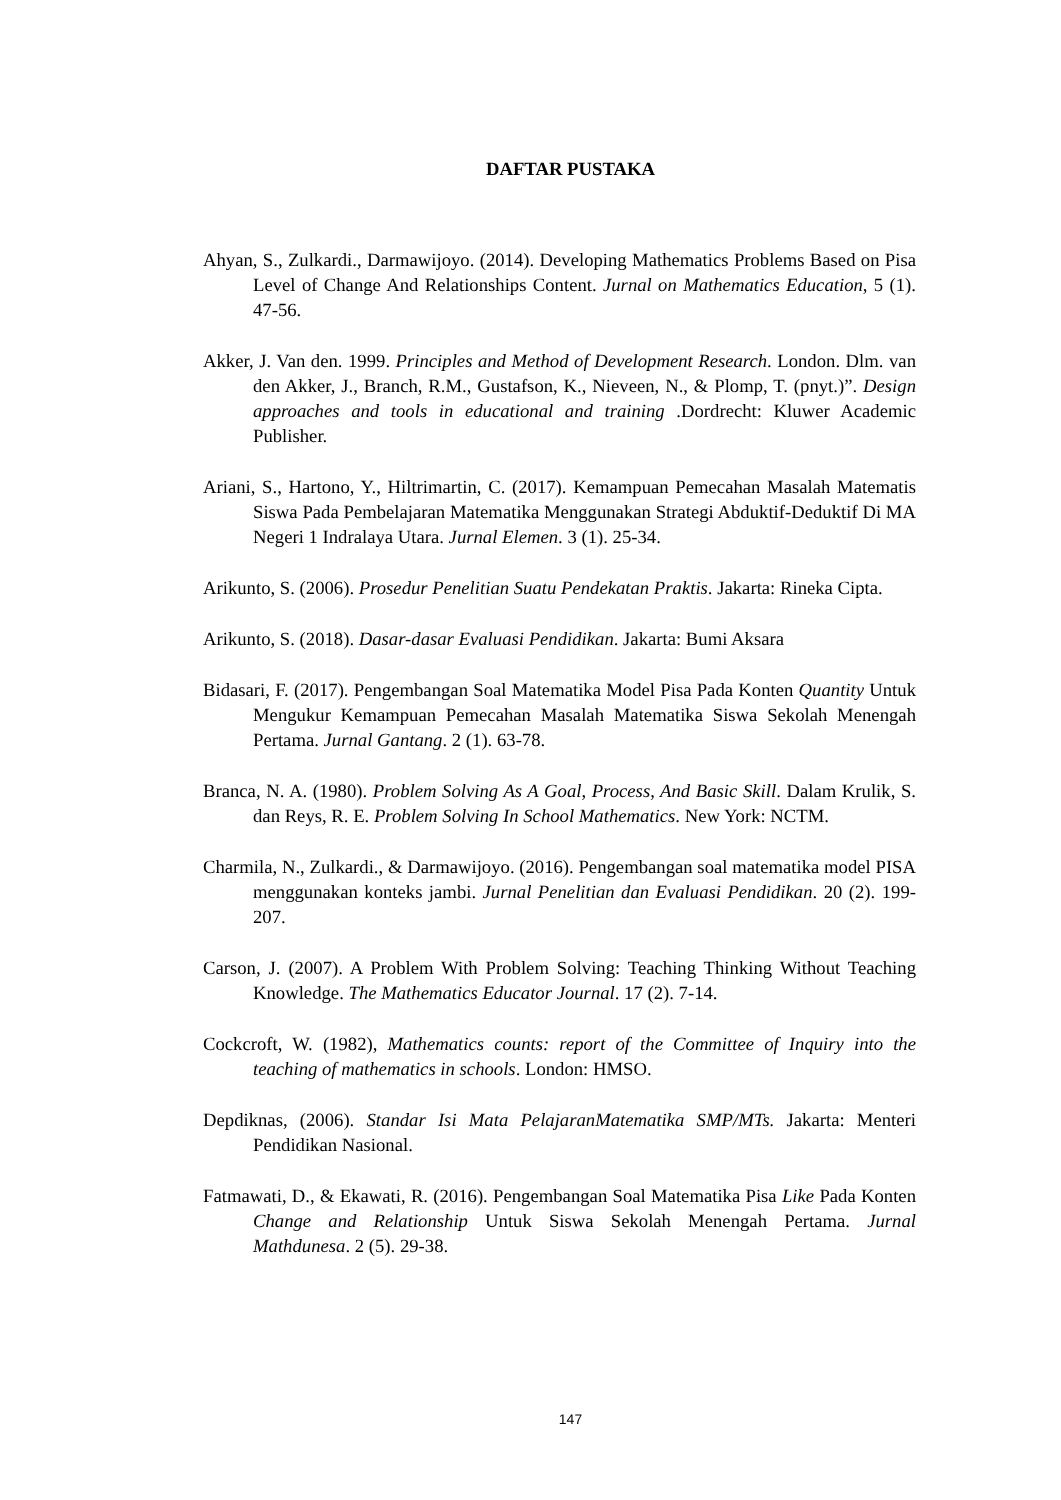DAFTAR PUSTAKA
Ahyan, S., Zulkardi., Darmawijoyo. (2014). Developing Mathematics Problems Based on Pisa Level of Change And Relationships Content. Jurnal on Mathematics Education, 5 (1). 47-56.
Akker, J. Van den. 1999. Principles and Method of Development Research. London. Dlm. van den Akker, J., Branch, R.M., Gustafson, K., Nieveen, N., & Plomp, T. (pnyt.)”. Design approaches and tools in educational and training .Dordrecht: Kluwer Academic Publisher.
Ariani, S., Hartono, Y., Hiltrimartin, C. (2017). Kemampuan Pemecahan Masalah Matematis Siswa Pada Pembelajaran Matematika Menggunakan Strategi Abduktif-Deduktif Di MA Negeri 1 Indralaya Utara. Jurnal Elemen. 3 (1). 25-34.
Arikunto, S. (2006). Prosedur Penelitian Suatu Pendekatan Praktis. Jakarta: Rineka Cipta.
Arikunto, S. (2018). Dasar-dasar Evaluasi Pendidikan. Jakarta: Bumi Aksara
Bidasari, F. (2017). Pengembangan Soal Matematika Model Pisa Pada Konten Quantity Untuk Mengukur Kemampuan Pemecahan Masalah Matematika Siswa Sekolah Menengah Pertama. Jurnal Gantang. 2 (1). 63-78.
Branca, N. A. (1980). Problem Solving As A Goal, Process, And Basic Skill. Dalam Krulik, S. dan Reys, R. E. Problem Solving In School Mathematics. New York: NCTM.
Charmila, N., Zulkardi., & Darmawijoyo. (2016). Pengembangan soal matematika model PISA menggunakan konteks jambi. Jurnal Penelitian dan Evaluasi Pendidikan. 20 (2). 199-207.
Carson, J. (2007). A Problem With Problem Solving: Teaching Thinking Without Teaching Knowledge. The Mathematics Educator Journal. 17 (2). 7-14.
Cockcroft, W. (1982), Mathematics counts: report of the Committee of Inquiry into the teaching of mathematics in schools. London: HMSO.
Depdiknas, (2006). Standar Isi Mata PelajaranMatematika SMP/MTs. Jakarta: Menteri Pendidikan Nasional.
Fatmawati, D., & Ekawati, R. (2016). Pengembangan Soal Matematika Pisa Like Pada Konten Change and Relationship Untuk Siswa Sekolah Menengah Pertama. Jurnal Mathdunesa. 2 (5). 29-38.
147